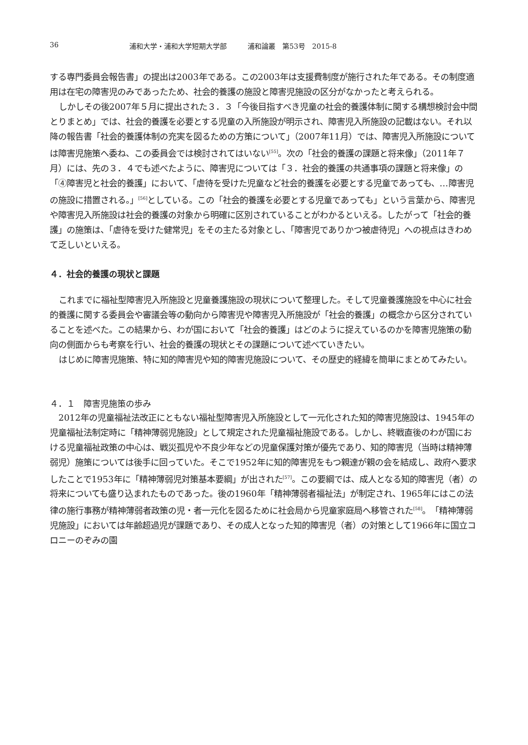36 浦和大学・浦和大学短期大学部　　　浦和論叢　第53号　2015-8
する専門委員会報告書」の提出は2003年である。この2003年は支援費制度が施行された年である。その制度適用は在宅の障害児のみであったため、社会的養護の施設と障害児施設の区分がなかったと考えられる。
しかしその後2007年５月に提出された３．３「今後目指すべき児童の社会的養護体制に関する構想検討会中間とりまとめ」では、社会的養護を必要とする児童の入所施設が明示され、障害児入所施設の記載はない。それ以降の報告書「社会的養護体制の充実を図るための方策について」（2007年11月）では、障害児入所施設については障害児施策へ委ね、この委員会では検討されてはいない<sup>[55]</sup>。次の「社会的養護の課題と将来像」（2011年７月）には、先の３．４でも述べたように、障害児については「３．社会的養護の共通事項の課題と将来像」の「④障害児と社会的養護」において、「虐待を受けた児童など社会的養護を必要とする児童であっても、…障害児の施設に措置される。」<sup>[56]</sup>としている。この「社会的養護を必要とする児童であっても」という言葉から、障害児や障害児入所施設は社会的養護の対象から明確に区別されていることがわかるといえる。したがって「社会的養護」の施策は、「虐待を受けた健常児」をその主たる対象とし、「障害児でありかつ被虐待児」への視点はきわめて乏しいといえる。
４．社会的養護の現状と課題
これまでに福祉型障害児入所施設と児童養護施設の現状について整理した。そして児童養護施設を中心に社会的養護に関する委員会や審議会等の動向から障害児や障害児入所施設が「社会的養護」の概念から区分されていることを述べた。この結果から、わが国において「社会的養護」はどのように捉えているのかを障害児施策の動向の側面からも考察を行い、社会的養護の現状とその課題について述べていきたい。
はじめに障害児施策、特に知的障害児や知的障害児施設について、その歴史的経緯を簡単にまとめてみたい。
４．１　障害児施策の歩み
2012年の児童福祉法改正にともない福祉型障害児入所施設として一元化された知的障害児施設は、1945年の児童福祉法制定時に「精神薄弱児施設」として規定された児童福祉施設である。しかし、終戦直後のわが国における児童福祉政策の中心は、戦災孤児や不良少年などの児童保護対策が優先であり、知的障害児（当時は精神薄弱児）施策については後手に回っていた。そこで1952年に知的障害児をもつ親達が親の会を結成し、政府へ要求したことで1953年に「精神薄弱児対策基本要綱」が出された<sup>[57]</sup>。この要綱では、成人となる知的障害児（者）の将来についても盛り込まれたものであった。後の1960年「精神薄弱者福祉法」が制定され、1965年にはこの法律の施行事務が精神薄弱者政策の児・者一元化を図るために社会局から児童家庭局へ移管された<sup>[58]</sup>。「精神薄弱児施設」においては年齢超過児が課題であり、その成人となった知的障害児（者）の対策として1966年に国立コロニーのぞみの園